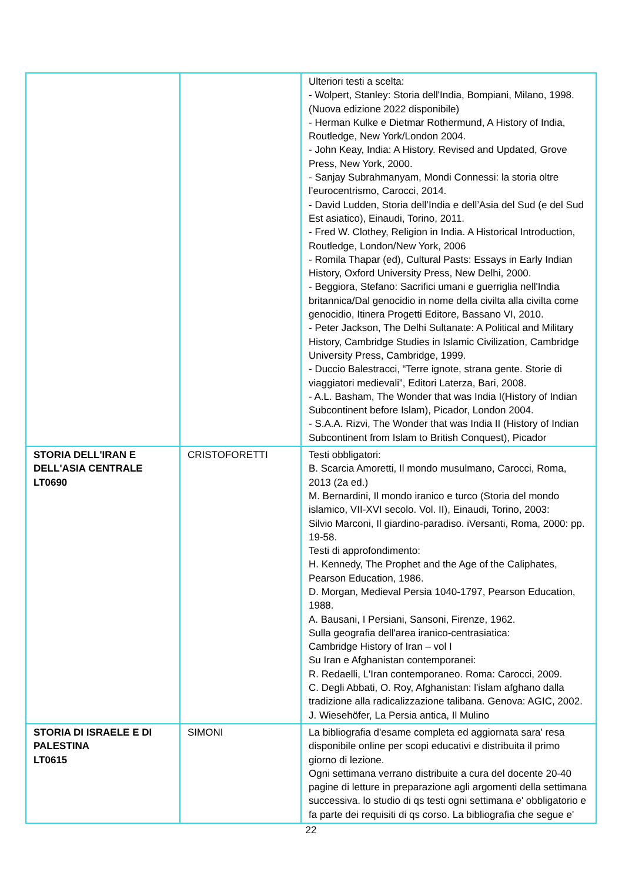| | | Ulteriori testi a scelta: - Wolpert, Stanley: Storia dell'India, Bompiani, Milano, 1998. (Nuova edizione 2022 disponibile) - Herman Kulke e Dietmar Rothermund, A History of India, Routledge, New York/London 2004. - John Keay, India: A History. Revised and Updated, Grove Press, New York, 2000. - Sanjay Subrahmanyam, Mondi Connessi: la storia oltre l’eurocentrismo, Carocci, 2014. - David Ludden, Storia dell’India e dell’Asia del Sud (e del Sud Est asiatico), Einaudi, Torino, 2011. - Fred W. Clothey, Religion in India. A Historical Introduction, Routledge, London/New York, 2006 - Romila Thapar (ed), Cultural Pasts: Essays in Early Indian History, Oxford University Press, New Delhi, 2000. - Beggiora, Stefano: Sacrifici umani e guerriglia nell'India britannica/Dal genocidio in nome della civilta alla civilta come genocidio, Itinera Progetti Editore, Bassano VI, 2010. - Peter Jackson, The Delhi Sultanate: A Political and Military History, Cambridge Studies in Islamic Civilization, Cambridge University Press, Cambridge, 1999. - Duccio Balestracci, “Terre ignote, strana gente. Storie di viaggiatori medievali”, Editori Laterza, Bari, 2008. - A.L. Basham, The Wonder that was India I(History of Indian Subcontinent before Islam), Picador, London 2004. - S.A.A. Rizvi, The Wonder that was India II (History of Indian Subcontinent from Islam to British Conquest), Picador |
| STORIA DELL'IRAN E DELL'ASIA CENTRALE LT0690 | CRISTOFORETTI | Testi obbligatori: B. Scarcia Amoretti, Il mondo musulmano, Carocci, Roma, 2013 (2a ed.) M. Bernardini, Il mondo iranico e turco (Storia del mondo islamico, VII-XVI secolo. Vol. II), Einaudi, Torino, 2003: Silvio Marconi, Il giardino-paradiso. iVersanti, Roma, 2000: pp. 19-58. Testi di approfondimento: H. Kennedy, The Prophet and the Age of the Caliphates, Pearson Education, 1986. D. Morgan, Medieval Persia 1040-1797, Pearson Education, 1988. A. Bausani, I Persiani, Sansoni, Firenze, 1962. Sulla geografia dell'area iranico-centrasiatica: Cambridge History of Iran – vol I Su Iran e Afghanistan contemporanei: R. Redaelli, L'Iran contemporaneo. Roma: Carocci, 2009. C. Degli Abbati, O. Roy, Afghanistan: l'islam afghano dalla tradizione alla radicalizzazione talibana. Genova: AGIC, 2002. J. Wiesehöfer, La Persia antica, Il Mulino |
| STORIA DI ISRAELE E DI PALESTINA LT0615 | SIMONI | La bibliografia d'esame completa ed aggiornata sara' resa disponibile online per scopi educativi e distribuita il primo giorno di lezione. Ogni settimana verrano distribuite a cura del docente 20-40 pagine di letture in preparazione agli argomenti della settimana successiva. lo studio di qs testi ogni settimana e' obbligatorio e fa parte dei requisiti di qs corso. La bibliografia che segue e' |
22